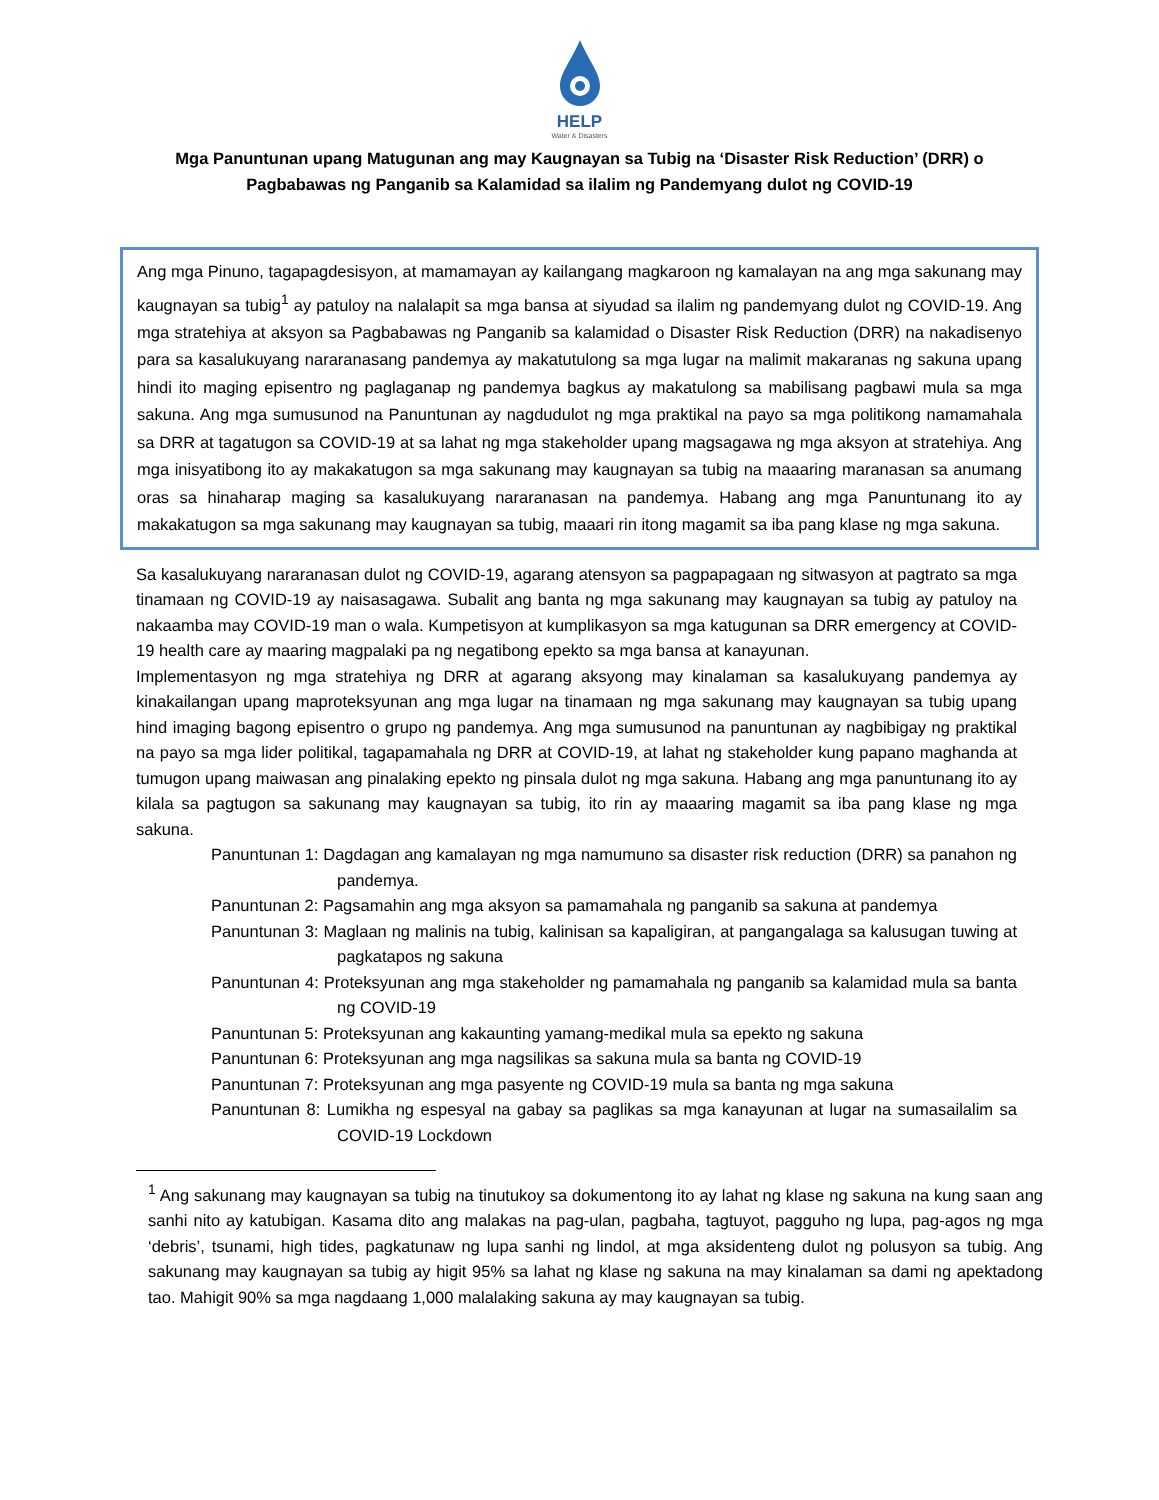HELP
Water & Disasters
Mga Panuntunan upang Matugunan ang may Kaugnayan sa Tubig na ‘Disaster Risk Reduction’ (DRR) o Pagbabawas ng Panganib sa Kalamidad sa ilalim ng Pandemyang dulot ng COVID-19
Ang mga Pinuno, tagapagdesisyon, at mamamayan ay kailangang magkaroon ng kamalayan na ang mga sakunang may kaugnayan sa tubig<sup>1</sup> ay patuloy na nalalapit sa mga bansa at siyudad sa ilalim ng pandemyang dulot ng COVID-19. Ang mga stratehiya at aksyon sa Pagbabawas ng Panganib sa kalamidad o Disaster Risk Reduction (DRR) na nakadisenyo para sa kasalukuyang nararanasang pandemya ay makatutulong sa mga lugar na malimit makaranas ng sakuna upang hindi ito maging episentro ng paglaganap ng pandemya bagkus ay makatulong sa mabilisang pagbawi mula sa mga sakuna. Ang mga sumusunod na Panuntunan ay nagdudulot ng mga praktikal na payo sa mga politikong namamahala sa DRR at tagatugon sa COVID-19 at sa lahat ng mga stakeholder upang magsagawa ng mga aksyon at stratehiya. Ang mga inisyatibong ito ay makakatugon sa mga sakunang may kaugnayan sa tubig na maaaring maranasan sa anumang oras sa hinaharap maging sa kasalukuyang nararanasan na pandemya. Habang ang mga Panuntunang ito ay makakatugon sa mga sakunang may kaugnayan sa tubig, maaari rin itong magamit sa iba pang klase ng mga sakuna.
Sa kasalukuyang nararanasan dulot ng COVID-19, agarang atensyon sa pagpapagaan ng sitwasyon at pagtrato sa mga tinamaan ng COVID-19 ay naisasagawa. Subalit ang banta ng mga sakunang may kaugnayan sa tubig ay patuloy na nakaamba may COVID-19 man o wala. Kumpetisyon at kumplikasyon sa mga katugunan sa DRR emergency at COVID-19 health care ay maaring magpalaki pa ng negatibong epekto sa mga bansa at kanayunan.
Implementasyon ng mga stratehiya ng DRR at agarang aksyong may kinalaman sa kasalukuyang pandemya ay kinakailangan upang maproteksyunan ang mga lugar na tinamaan ng mga sakunang may kaugnayan sa tubig upang hind imaging bagong episentro o grupo ng pandemya. Ang mga sumusunod na panuntunan ay nagbibigay ng praktikal na payo sa mga lider politikal, tagapamahala ng DRR at COVID-19, at lahat ng stakeholder kung papano maghanda at tumugon upang maiwasan ang pinalaking epekto ng pinsala dulot ng mga sakuna. Habang ang mga panuntunang ito ay kilala sa pagtugon sa sakunang may kaugnayan sa tubig, ito rin ay maaaring magamit sa iba pang klase ng mga sakuna.
Panuntunan 1: Dagdagan ang kamalayan ng mga namumuno sa disaster risk reduction (DRR) sa panahon ng pandemya.
Panuntunan 2: Pagsamahin ang mga aksyon sa pamamahala ng panganib sa sakuna at pandemya
Panuntunan 3: Maglaan ng malinis na tubig, kalinisan sa kapaligiran, at pangangalaga sa kalusugan tuwing at pagkatapos ng sakuna
Panuntunan 4: Proteksyunan ang mga stakeholder ng pamamahala ng panganib sa kalamidad mula sa banta ng COVID-19
Panuntunan 5: Proteksyunan ang kakaunting yamang-medikal mula sa epekto ng sakuna
Panuntunan 6: Proteksyunan ang mga nagsilikas sa sakuna mula sa banta ng COVID-19
Panuntunan 7: Proteksyunan ang mga pasyente ng COVID-19 mula sa banta ng mga sakuna
Panuntunan 8: Lumikha ng espesyal na gabay sa paglikas sa mga kanayunan at lugar na sumasailalim sa COVID-19 Lockdown
<sup>1</sup> Ang sakunang may kaugnayan sa tubig na tinutukoy sa dokumentong ito ay lahat ng klase ng sakuna na kung saan ang sanhi nito ay katubigan. Kasama dito ang malakas na pag-ulan, pagbaha, tagtuyot, pagguho ng lupa, pag-agos ng mga ‘debris’, tsunami, high tides, pagkatunaw ng lupa sanhi ng lindol, at mga aksidenteng dulot ng polusyon sa tubig. Ang sakunang may kaugnayan sa tubig ay higit 95% sa lahat ng klase ng sakuna na may kinalaman sa dami ng apektadong tao. Mahigit 90% sa mga nagdaang 1,000 malalaking sakuna ay may kaugnayan sa tubig.